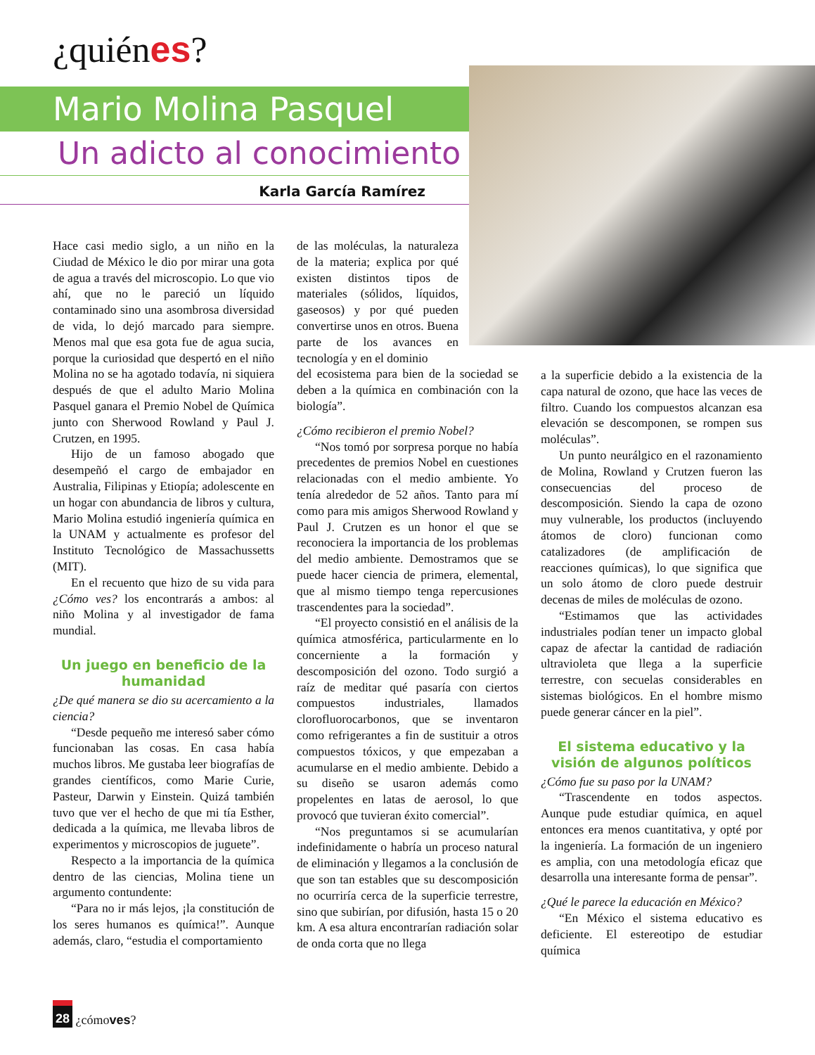¿quiénes?
Mario Molina Pasquel
Un adicto al conocimiento
Karla García Ramírez
Hace casi medio siglo, a un niño en la Ciudad de México le dio por mirar una gota de agua a través del microscopio. Lo que vio ahí, que no le pareció un líquido contaminado sino una asombrosa diversidad de vida, lo dejó marcado para siempre. Menos mal que esa gota fue de agua sucia, porque la curiosidad que despertó en el niño Molina no se ha agotado todavía, ni siquiera después de que el adulto Mario Molina Pasquel ganara el Premio Nobel de Química junto con Sherwood Rowland y Paul J. Crutzen, en 1995.
Hijo de un famoso abogado que desempeñó el cargo de embajador en Australia, Filipinas y Etiopía; adolescente en un hogar con abundancia de libros y cultura, Mario Molina estudió ingeniería química en la UNAM y actualmente es profesor del Instituto Tecnológico de Massachussetts (MIT).
En el recuento que hizo de su vida para ¿Cómo ves? los encontrarás a ambos: al niño Molina y al investigador de fama mundial.
Un juego en beneficio de la humanidad
¿De qué manera se dio su acercamiento a la ciencia?
“Desde pequeño me interesó saber cómo funcionaban las cosas. En casa había muchos libros. Me gustaba leer biografías de grandes científicos, como Marie Curie, Pasteur, Darwin y Einstein. Quizá también tuvo que ver el hecho de que mi tía Esther, dedicada a la química, me llevaba libros de experimentos y microscopios de juguete”.
Respecto a la importancia de la química dentro de las ciencias, Molina tiene un argumento contundente:
“Para no ir más lejos, ¡la constitución de los seres humanos es química!”. Aunque además, claro, “estudia el comportamiento
de las moléculas, la naturaleza de la materia; explica por qué existen distintos tipos de materiales (sólidos, líquidos, gaseosos) y por qué pueden convertirse unos en otros. Buena parte de los avances en tecnología y en el dominio
del ecosistema para bien de la sociedad se deben a la química en combinación con la biología”.
¿Cómo recibieron el premio Nobel?
“Nos tomó por sorpresa porque no había precedentes de premios Nobel en cuestiones relacionadas con el medio ambiente. Yo tenía alrededor de 52 años. Tanto para mí como para mis amigos Sherwood Rowland y Paul J. Crutzen es un honor el que se reconociera la importancia de los problemas del medio ambiente. Demostramos que se puede hacer ciencia de primera, elemental, que al mismo tiempo tenga repercusiones trascendentes para la sociedad”.
“El proyecto consistió en el análisis de la química atmosférica, particularmente en lo concerniente a la formación y descomposición del ozono. Todo surgió a raíz de meditar qué pasaría con ciertos compuestos industriales, llamados clorofluorocarbonos, que se inventaron como refrigerantes a fin de sustituir a otros compuestos tóxicos, y que empezaban a acumularse en el medio ambiente. Debido a su diseño se usaron además como propelentes en latas de aerosol, lo que provocó que tuvieran éxito comercial”.
“Nos preguntamos si se acumularían indefinidamente o habría un proceso natural de eliminación y llegamos a la conclusión de que son tan estables que su descomposición no ocurriría cerca de la superficie terrestre, sino que subirían, por difusión, hasta 15 o 20 km. A esa altura encontrarían radiación solar de onda corta que no llega
a la superficie debido a la existencia de la capa natural de ozono, que hace las veces de filtro. Cuando los compuestos alcanzan esa elevación se descomponen, se rompen sus moléculas”.
Un punto neurálgico en el razonamiento de Molina, Rowland y Crutzen fueron las consecuencias del proceso de descomposición. Siendo la capa de ozono muy vulnerable, los productos (incluyendo átomos de cloro) funcionan como catalizadores (de amplificación de reacciones químicas), lo que significa que un solo átomo de cloro puede destruir decenas de miles de moléculas de ozono.
“Estimamos que las actividades industriales podían tener un impacto global capaz de afectar la cantidad de radiación ultravioleta que llega a la superficie terrestre, con secuelas considerables en sistemas biológicos. En el hombre mismo puede generar cáncer en la piel”.
El sistema educativo y la visión de algunos políticos
¿Cómo fue su paso por la UNAM?
“Trascendente en todos aspectos. Aunque pude estudiar química, en aquel entonces era menos cuantitativa, y opté por la ingeniería. La formación de un ingeniero es amplia, con una metodología eficaz que desarrolla una interesante forma de pensar”.
¿Qué le parece la educación en México?
“En México el sistema educativo es deficiente. El estereotipo de estudiar química
28 ¿cómoves?